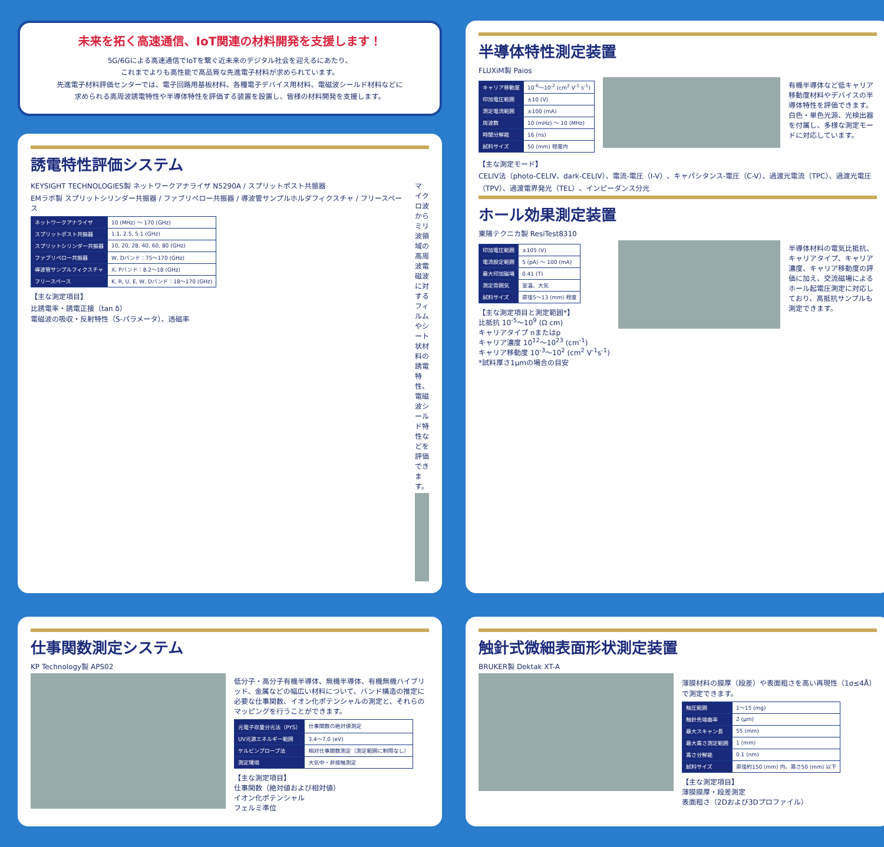未来を拓く高速通信、IoT関連の材料開発を支援します！
5G/6Gによる高速通信でIoTを繋ぐ近未来のデジタル社会を迎えるにあたり、
これまでよりも高性能で高品質な先進電子材料が求められています。
先進電子材料評価センターでは、電子回路用基板材料、各種電子デバイス用材料、電磁波シールド材料などに
求められる高周波誘電特性や半導体特性を評価する装置を設置し、皆様の材料開発を支援します。
誘電特性評価システム
KEYSIGHT TECHNOLOGIES製 ネットワークアナライザ N5290A / スプリットポスト共振器
EMラボ製 スプリットシリンダー共振器 / ファブリペロー共振器 / 導波管サンプルホルダフィクスチャ / フリースペース
| ネットワークアナライザ | 10 (MHz) ～ 170 (GHz) |
| スプリットポスト共振器 | 1.1, 2.5, 5.1 (GHz) |
| スプリットシリンダー共振器 | 10, 20, 28, 40, 60, 80 (GHz) |
| ファブリペロー共振器 | W, Dバンド：75～170 (GHz) |
| 導波管サンプルフィクスチャ | X, Pバンド：8.2～18 (GHz) |
| フリースペース | K, R, U, E, W, Dバンド：18～170 (GHz) |
【主な測定項目】
比誘電率・誘電正接（tan δ）
電磁波の吸収・反射特性（S-パラメータ）、透磁率
マイクロ波からミリ波領域の高周波電磁波に対するフィルムやシート状材料の誘電特性、電磁波シールド特性などを評価できます。
半導体特性測定装置
FLUXiM製 Paios
| キャリア移動度 | 10<sup>-6</sup>～10<sup>-2</sup> (cm<sup>2</sup> V<sup>-1</sup> s<sup>-1</sup>) |
| 印加電圧範囲 | ±10 (V) |
| 測定電流範囲 | ±100 (mA) |
| 周波数 | 10 (mHz) ～ 10 (MHz) |
| 時間分解能 | 16 (ns) |
| 試料サイズ | 50 (mm) 程度内 |
有機半導体など低キャリア移動度材料やデバイスの半導体特性を評価できます。白色・単色光源、光検出器を付属し、多様な測定モードに対応しています。
【主な測定モード】
CELIV法（photo-CELIV、dark-CELIV）、電流-電圧（I-V）、キャパシタンス-電圧（C-V）、過渡光電流（TPC）、過渡光電圧（TPV）、過渡電界発光（TEL）、インピーダンス分光
ホール効果測定装置
東陽テクニカ製 ResiTest8310
| 印加電圧範囲 | ±105 (V) |
| 電流設定範囲 | 5 (pA) ～ 100 (mA) |
| 最大印加磁場 | 0.41 (T) |
| 測定雰囲気 | 室温、大気 |
| 試料サイズ | 直径5～13 (mm) 程度 |
【主な測定項目と測定範囲*】
比抵抗 10<sup>-5</sup>～10<sup>9</sup> (Ω cm)
キャリアタイプ nまたはp
キャリア濃度 10<sup>12</sup>～10<sup>23</sup> (cm<sup>-1</sup>)
キャリア移動度 10<sup>-3</sup>～10<sup>2</sup> (cm<sup>2</sup> V<sup>-1</sup>s<sup>-1</sup>)
*試料厚さ1μmの場合の目安
半導体材料の電気比抵抗、キャリアタイプ、キャリア濃度、キャリア移動度の評価に加え、交流磁場によるホール起電圧測定に対応しており、高抵抗サンプルも測定できます。
仕事関数測定システム
KP Technology製 APS02
低分子・高分子有機半導体、無機半導体、有機無機ハイブリッド、金属などの幅広い材料について、バンド構造の推定に必要な仕事関数、イオン化ポテンシャルの測定と、それらのマッピングを行うことができます。
| 光電子収量分光法（PYS） | 仕事関数の絶対値測定 |
| UV光源エネルギー範囲 | 3.4～7.0 (eV) |
| ケルビンプローブ法 | 相対仕事関数測定（測定範囲に制限なし） |
| 測定環境 | 大気中・非接触測定 |
【主な測定項目】
仕事関数（絶対値および相対値）
イオン化ポテンシャル
フェルミ準位
触針式微細表面形状測定装置
BRUKER製 Dektak XT-A
薄膜材料の膜厚（段差）や表面粗さを高い再現性（1σ≤4Å）で測定できます。
| 触圧範囲 | 1～15 (mg) |
| 触針先端曲率 | 2 (μm) |
| 最大スキャン長 | 55 (mm) |
| 最大高さ測定範囲 | 1 (mm) |
| 高さ分解能 | 0.1 (nm) |
| 試料サイズ | 直径約150 (mm) 内、高さ50 (mm) 以下 |
【主な測定項目】
薄膜膜厚・段差測定
表面粗さ（2Dおよび3Dプロファイル）